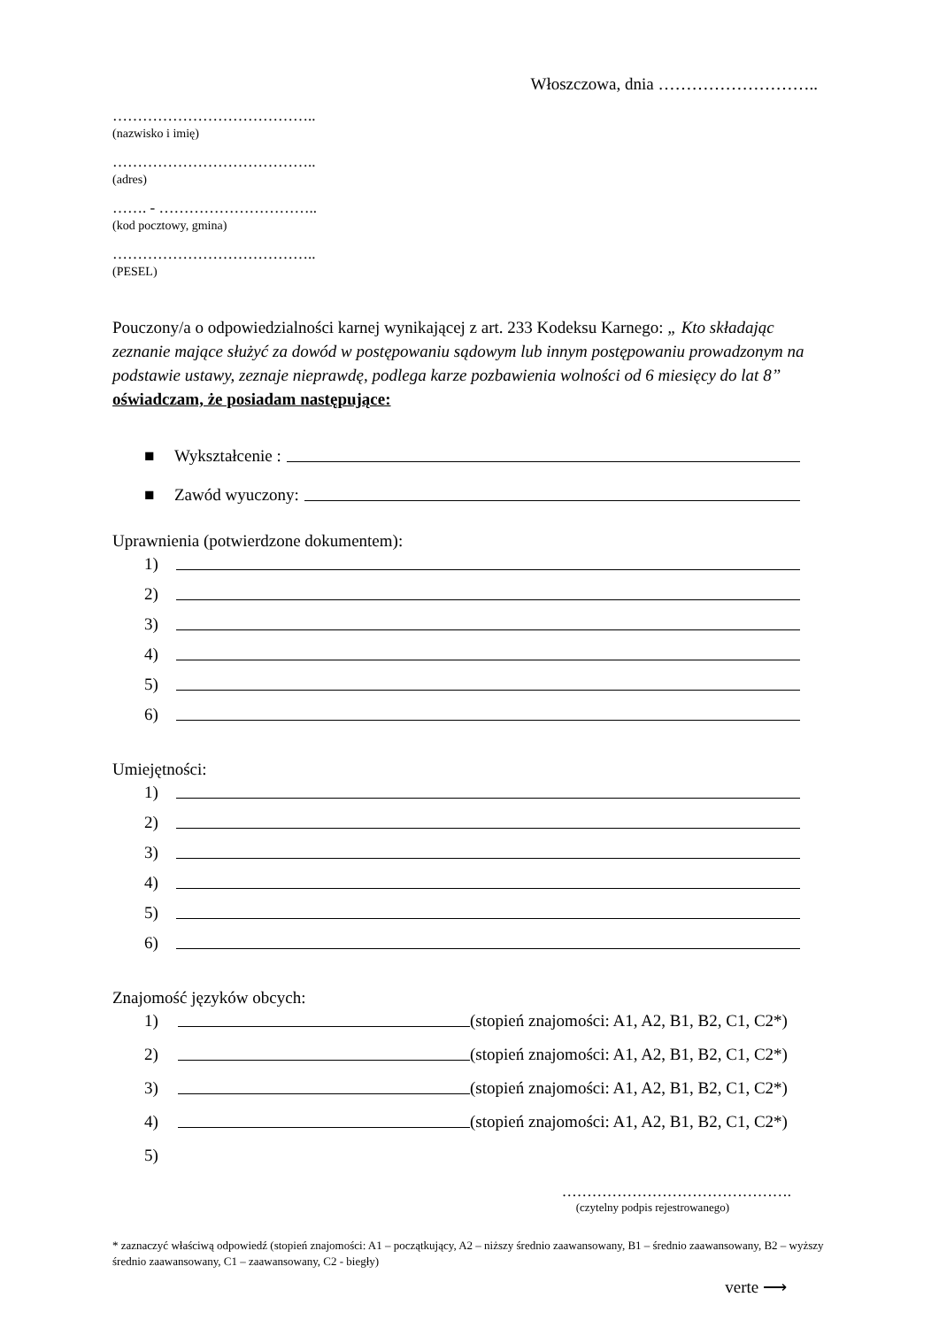Włoszczowa, dnia ………………………..
…………………………………..
(nazwisko i imię)
…………………………………..
(adres)
……. - …………………………..
(kod pocztowy, gmina)
…………………………………..
(PESEL)
Pouczony/a o odpowiedzialności karnej wynikającej z art. 233 Kodeksu Karnego: „ Kto składając zeznanie mające służyć za dowód w postępowaniu sądowym lub innym postępowaniu prowadzonym na podstawie ustawy, zeznaje nieprawdę, podlega karze pozbawienia wolności od 6 miesięcy do lat 8” oświadczam, że posiadam następujące:
■ Wykształcenie :
■ Zawód wyuczony:
Uprawnienia (potwierdzone dokumentem):
1)
2)
3)
4)
5)
6)
Umiejętności:
1)
2)
3)
4)
5)
6)
Znajomość języków obcych:
1) (stopień znajomości: A1, A2, B1, B2, C1, C2*)
2) (stopień znajomości: A1, A2, B1, B2, C1, C2*)
3) (stopień znajomości: A1, A2, B1, B2, C1, C2*)
4) (stopień znajomości: A1, A2, B1, B2, C1, C2*)
5)
……………………………………….
(czytelny podpis rejestrowanego)
* zaznaczyć właściwą odpowiedź (stopień znajomości: A1 – początkujący, A2 – niższy średnio zaawansowany, B1 – średnio zaawansowany, B2 – wyższy średnio zaawansowany, C1 – zaawansowany, C2 - biegły)
verte ⟶